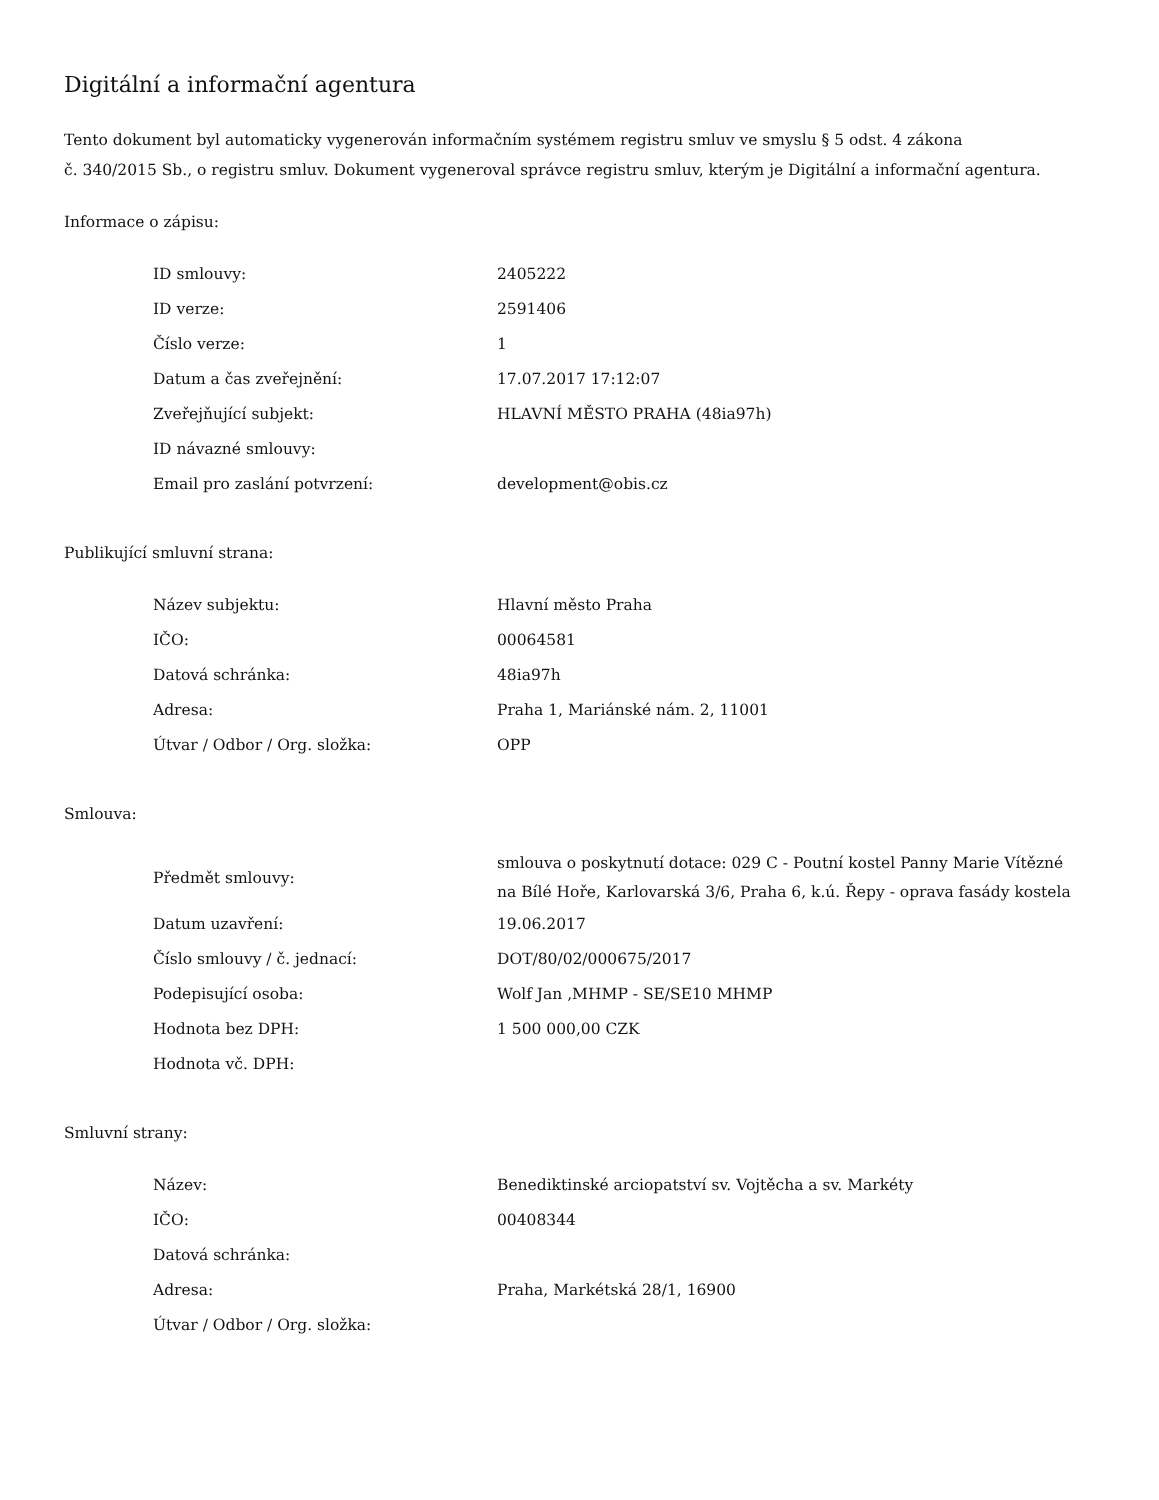Digitální a informační agentura
Tento dokument byl automaticky vygenerován informačním systémem registru smluv ve smyslu § 5 odst. 4 zákona
č. 340/2015 Sb., o registru smluv. Dokument vygeneroval správce registru smluv, kterým je Digitální a informační agentura.
Informace o zápisu:
| ID smlouvy: | 2405222 |
| ID verze: | 2591406 |
| Číslo verze: | 1 |
| Datum a čas zveřejnění: | 17.07.2017 17:12:07 |
| Zveřejňující subjekt: | HLAVNÍ MĚSTO PRAHA (48ia97h) |
| ID návazné smlouvy: | |
| Email pro zaslání potvrzení: | development@obis.cz |
Publikující smluvní strana:
| Název subjektu: | Hlavní město Praha |
| IČO: | 00064581 |
| Datová schránka: | 48ia97h |
| Adresa: | Praha 1, Mariánské nám. 2, 11001 |
| Útvar / Odbor / Org. složka: | OPP |
Smlouva:
| Předmět smlouvy: | smlouva o poskytnutí dotace: 029 C - Poutní kostel Panny Marie Vítězné na Bílé Hoře, Karlovarská 3/6, Praha 6, k.ú. Řepy - oprava fasády kostela |
| Datum uzavření: | 19.06.2017 |
| Číslo smlouvy / č. jednací: | DOT/80/02/000675/2017 |
| Podepisující osoba: | Wolf Jan ,MHMP - SE/SE10 MHMP |
| Hodnota bez DPH: | 1 500 000,00 CZK |
| Hodnota vč. DPH: | |
Smluvní strany:
| Název: | Benediktinské arciopatství sv. Vojtěcha a sv. Markéty |
| IČO: | 00408344 |
| Datová schránka: | |
| Adresa: | Praha, Markétská 28/1, 16900 |
| Útvar / Odbor / Org. složka: | |